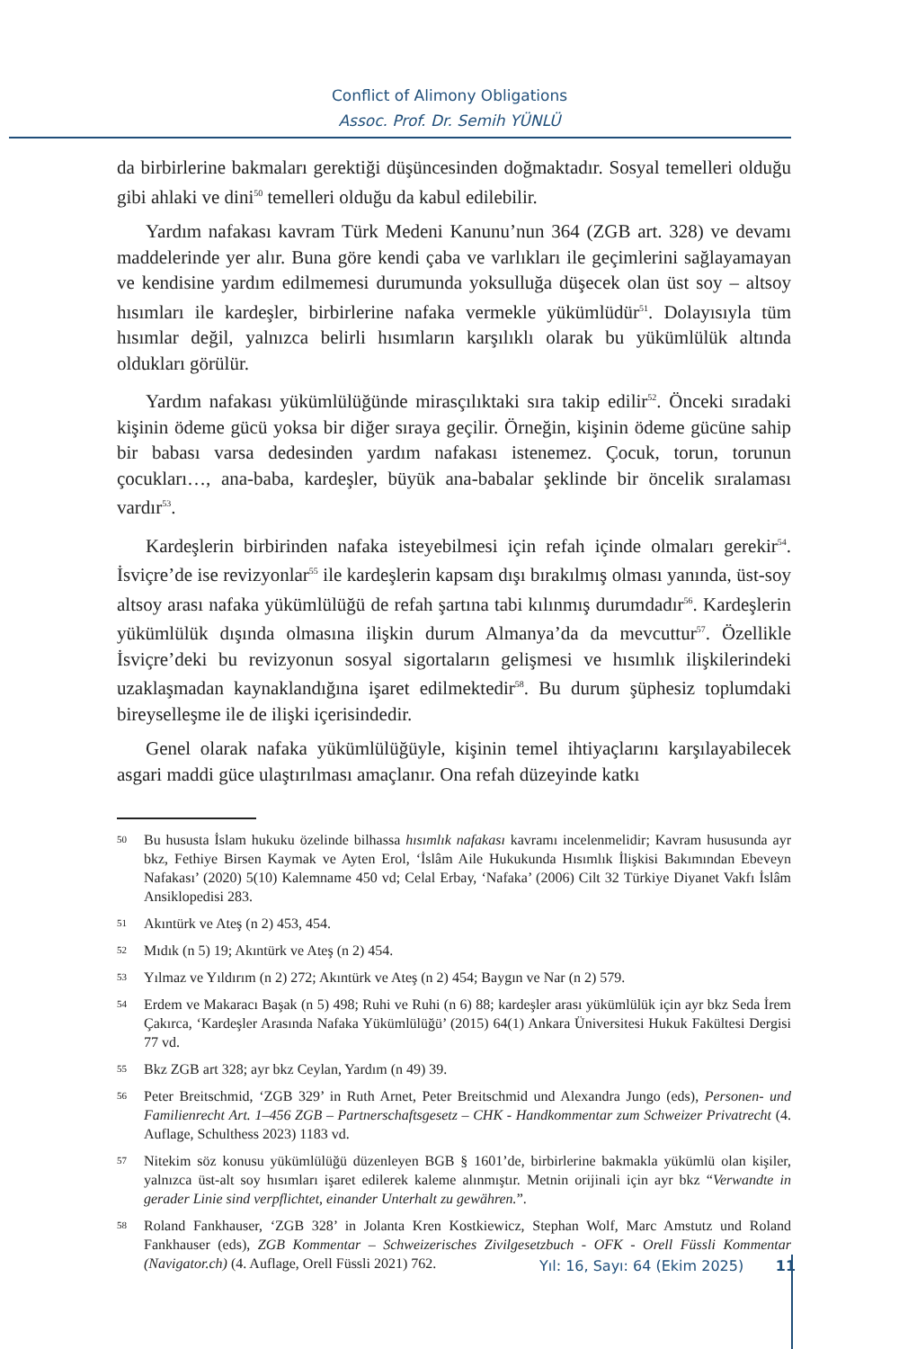Conflict of Alimony Obligations
Assoc. Prof. Dr. Semih YÜNLÜ
da birbirlerine bakmaları gerektiği düşüncesinden doğmaktadır. Sosyal temelleri olduğu gibi ahlaki ve dini<sup>50</sup> temelleri olduğu da kabul edilebilir.
Yardım nafakası kavram Türk Medeni Kanunu’nun 364 (ZGB art. 328) ve devamı maddelerinde yer alır. Buna göre kendi çaba ve varlıkları ile geçimlerini sağlayamayan ve kendisine yardım edilmemesi durumunda yoksulluğa düşecek olan üst soy – altsoy hısımları ile kardeşler, birbirlerine nafaka vermekle yükümlüdür<sup>51</sup>. Dolayısıyla tüm hısımlar değil, yalnızca belirli hısımların karşılıklı olarak bu yükümlülük altında oldukları görülür.
Yardım nafakası yükümlülüğünde mirasçılıktaki sıra takip edilir<sup>52</sup>. Önceki sıradaki kişinin ödeme gücü yoksa bir diğer sıraya geçilir. Örneğin, kişinin ödeme gücüne sahip bir babası varsa dedesinden yardım nafakası istenemez. Çocuk, torun, torunun çocukları…, ana-baba, kardeşler, büyük ana-babalar şeklinde bir öncelik sıralaması vardır<sup>53</sup>.
Kardeşlerin birbirinden nafaka isteyebilmesi için refah içinde olmaları gerekir<sup>54</sup>. İsviçre’de ise revizyonlar<sup>55</sup> ile kardeşlerin kapsam dışı bırakılmış olması yanında, üst-soy altsoy arası nafaka yükümlülüğü de refah şartına tabi kılınmış durumdadır<sup>56</sup>. Kardeşlerin yükümlülük dışında olmasına ilişkin durum Almanya’da da mevcuttur<sup>57</sup>. Özellikle İsviçre’deki bu revizyonun sosyal sigortaların gelişmesi ve hısımlık ilişkilerindeki uzaklaşmadan kaynaklandığına işaret edilmektedir<sup>58</sup>. Bu durum şüphesiz toplumdaki bireyselleşme ile de ilişki içerisindedir.
Genel olarak nafaka yükümlülüğüyle, kişinin temel ihtiyaçlarını karşılayabilecek asgari maddi güce ulaştırılması amaçlanır. Ona refah düzeyinde katkı
50 Bu hususta İslam hukuku özelinde bilhassa hısımlık nafakası kavramı incelenmelidir; Kavram hususunda ayr bkz, Fethiye Birsen Kaymak ve Ayten Erol, ‘İslâm Aile Hukukunda Hısımlık İlişkisi Bakımından Ebeveyn Nafakası’ (2020) 5(10) Kalemname 450 vd; Celal Erbay, ‘Nafaka’ (2006) Cilt 32 Türkiye Diyanet Vakfı İslâm Ansiklopedisi 283.
51 Akıntürk ve Ateş (n 2) 453, 454.
52 Mıdık (n 5) 19; Akıntürk ve Ateş (n 2) 454.
53 Yılmaz ve Yıldırım (n 2) 272; Akıntürk ve Ateş (n 2) 454; Baygın ve Nar (n 2) 579.
54 Erdem ve Makaracı Başak (n 5) 498; Ruhi ve Ruhi (n 6) 88; kardeşler arası yükümlülük için ayr bkz Seda İrem Çakırca, ‘Kardeşler Arasında Nafaka Yükümlülüğü’ (2015) 64(1) Ankara Üniversitesi Hukuk Fakültesi Dergisi 77 vd.
55 Bkz ZGB art 328; ayr bkz Ceylan, Yardım (n 49) 39.
56 Peter Breitschmid, ‘ZGB 329’ in Ruth Arnet, Peter Breitschmid und Alexandra Jungo (eds), Personen- und Familienrecht Art. 1–456 ZGB – Partnerschaftsgesetz – CHK - Handkommentar zum Schweizer Privatrecht (4. Auflage, Schulthess 2023) 1183 vd.
57 Nitekim söz konusu yükümlülüğü düzenleyen BGB § 1601’de, birbirlerine bakmakla yükümlü olan kişiler, yalnızca üst-alt soy hısımları işaret edilerek kaleme alınmıştır. Metnin orijinali için ayr bkz “Verwandte in gerader Linie sind verpflichtet, einander Unterhalt zu gewähren.”.
58 Roland Fankhauser, ‘ZGB 328’ in Jolanta Kren Kostkiewicz, Stephan Wolf, Marc Amstutz und Roland Fankhauser (eds), ZGB Kommentar – Schweizerisches Zivilgesetzbuch - OFK - Orell Füssli Kommentar (Navigator.ch) (4. Auflage, Orell Füssli 2021) 762.
Yıl: 16, Sayı: 64 (Ekim 2025) 11